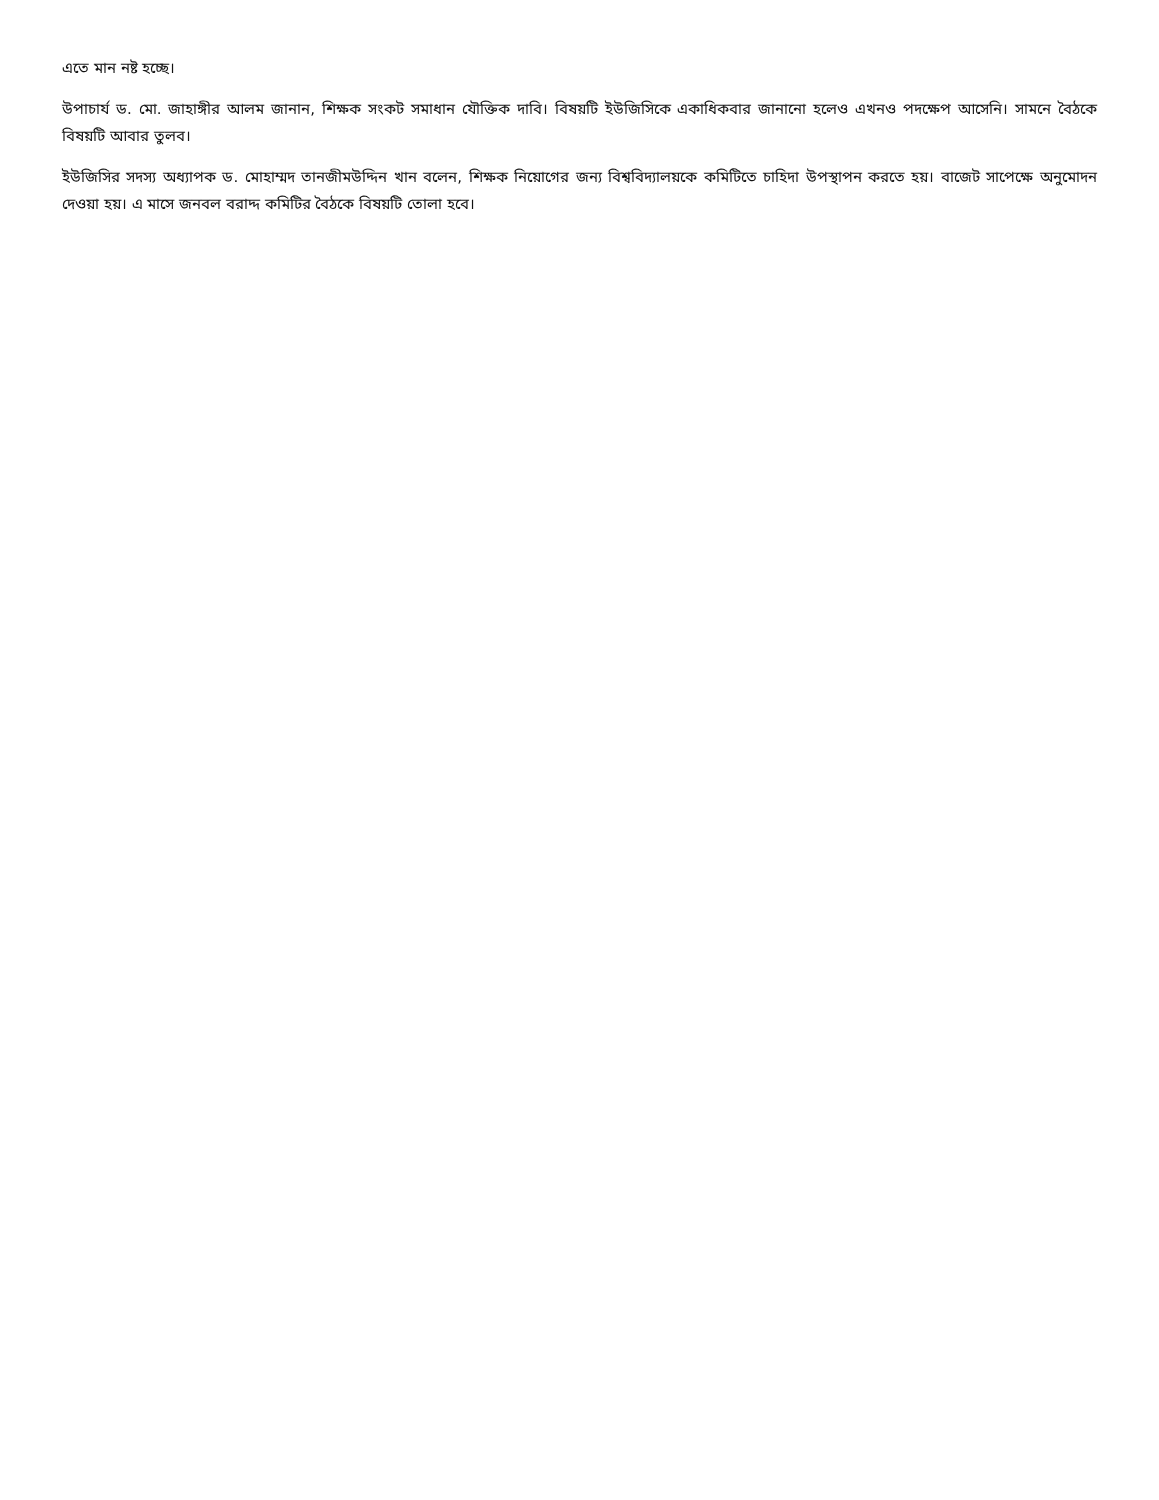এতে মান নষ্ট হচ্ছে।
উপাচার্য ড. মো. জাহাঙ্গীর আলম জানান, শিক্ষক সংকট সমাধান যৌক্তিক দাবি। বিষয়টি ইউজিসিকে একাধিকবার জানানো হলেও এখনও পদক্ষেপ আসেনি। সামনে বৈঠকে বিষয়টি আবার তুলব।
ইউজিসির সদস্য অধ্যাপক ড. মোহাম্মদ তানজীমউদ্দিন খান বলেন, শিক্ষক নিয়োগের জন্য বিশ্ববিদ্যালয়কে কমিটিতে চাহিদা উপস্থাপন করতে হয়। বাজেট সাপেক্ষে অনুমোদন দেওয়া হয়। এ মাসে জনবল বরাদ্দ কমিটির বৈঠকে বিষয়টি তোলা হবে।